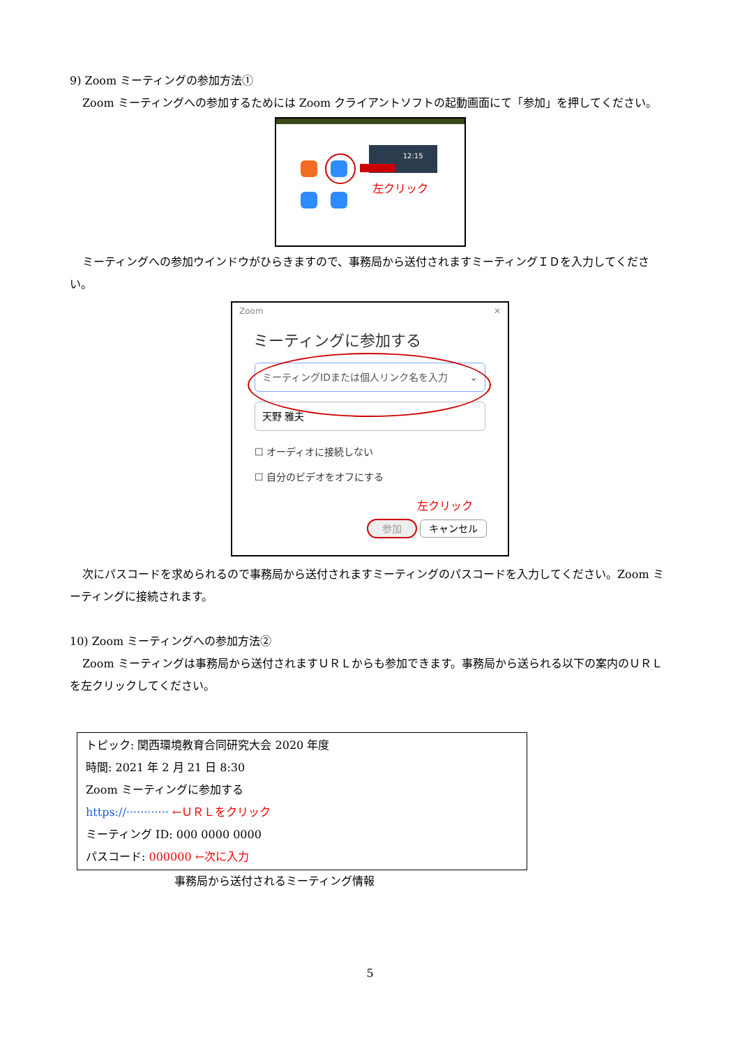9) Zoom ミーティングの参加方法①
Zoom ミーティングへの参加するためには Zoom クライアントソフトの起動画面にて「参加」を押してください。
12:15
左クリック
ミーティングへの参加ウインドウがひらきますので、事務局から送付されますミーティングＩＤを入力してください。
Zoom ✕
ミーティングに参加する
ミーティングIDまたは個人リンク名を入力 ⌄
天野 雅夫
☐ オーディオに接続しない
☐ 自分のビデオをオフにする
左クリック
参加 キャンセル
次にパスコードを求められるので事務局から送付されますミーティングのパスコードを入力してください。Zoom ミーティングに接続されます。
10) Zoom ミーティングへの参加方法②
Zoom ミーティングは事務局から送付されますＵＲＬからも参加できます。事務局から送られる以下の案内のＵＲＬを左クリックしてください。
トピック: 関西環境教育合同研究大会 2020 年度
時間: 2021 年 2 月 21 日 8:30
Zoom ミーティングに参加する
https://············ ←ＵＲＬをクリック
ミーティング ID: 000 0000 0000
パスコード: 000000 ←次に入力
事務局から送付されるミーティング情報
5